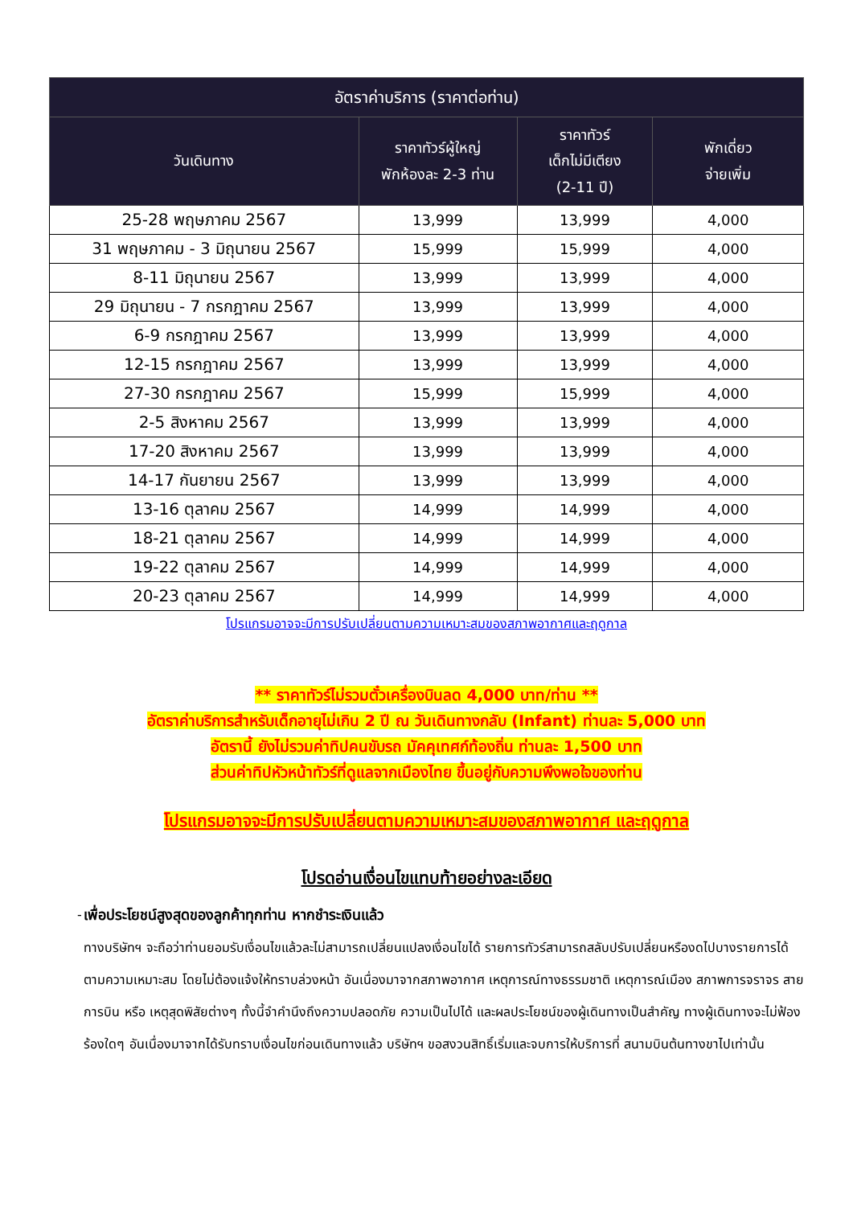| อัตราค่าบริการ (ราคาต่อท่าน) | | | |
| --- | --- | --- | --- |
| วันเดินทาง | ราคาทัวร์ผู้ใหญ่ พักห้องละ 2-3 ท่าน | ราคาทัวร์ เด็กไม่มีเตียง (2-11 ปี) | พักเดี่ยว จ่ายเพิ่ม |
| 25-28 พฤษภาคม 2567 | 13,999 | 13,999 | 4,000 |
| 31 พฤษภาคม - 3 มิถุนายน 2567 | 15,999 | 15,999 | 4,000 |
| 8-11 มิถุนายน 2567 | 13,999 | 13,999 | 4,000 |
| 29 มิถุนายน - 7 กรกฎาคม 2567 | 13,999 | 13,999 | 4,000 |
| 6-9 กรกฎาคม 2567 | 13,999 | 13,999 | 4,000 |
| 12-15 กรกฎาคม 2567 | 13,999 | 13,999 | 4,000 |
| 27-30 กรกฎาคม 2567 | 15,999 | 15,999 | 4,000 |
| 2-5 สิงหาคม 2567 | 13,999 | 13,999 | 4,000 |
| 17-20 สิงหาคม 2567 | 13,999 | 13,999 | 4,000 |
| 14-17 กันยายน 2567 | 13,999 | 13,999 | 4,000 |
| 13-16 ตุลาคม 2567 | 14,999 | 14,999 | 4,000 |
| 18-21 ตุลาคม 2567 | 14,999 | 14,999 | 4,000 |
| 19-22 ตุลาคม 2567 | 14,999 | 14,999 | 4,000 |
| 20-23 ตุลาคม 2567 | 14,999 | 14,999 | 4,000 |
โปรแกรมอาจจะมีการปรับเปลี่ยนตามความเหมาะสมของสภาพอากาศและฤดูกาล
** ราคาทัวร์ไม่รวมตั๋วเครื่องบินลด 4,000 บาท/ท่าน **
อัตราค่าบริการสำหรับเด็กอายุไม่เกิน 2 ปี ณ วันเดินทางกลับ (Infant) ท่านละ 5,000 บาท
อัตรานี้ ยังไม่รวมค่าทิปคนขับรถ มัคคุเทศก์ท้องถิ่น ท่านละ 1,500 บาท
ส่วนค่าทิปหัวหน้าทัวร์ที่ดูแลจากเมืองไทย ขึ้นอยู่กับความพึงพอใจของท่าน
โปรแกรมอาจจะมีการปรับเปลี่ยนตามความเหมาะสมของสภาพอากาศ และฤดูกาล
โปรดอ่านเงื่อนไขแทบท้ายอย่างละเอียด
- เพื่อประโยชน์สูงสุดของลูกค้าทุกท่าน หากชำระเงินแล้ว
ทางบริษัทฯ จะถือว่าท่านยอมรับเงื่อนไขแล้วละไม่สามารถเปลี่ยนแปลงเงื่อนไขได้ รายการทัวร์สามารถสลับปรับเปลี่ยนหรืองดไปบางรายการได้ตามความเหมาะสม โดยไม่ต้องแจ้งให้ทราบล่วงหน้า อันเนื่องมาจากสภาพอากาศ เหตุการณ์ทางธรรมชาติ เหตุการณ์เมือง สภาพการจราจร สายการบิน หรือ เหตุสุดพิสัยต่างๆ ทั้งนี้จำคำนึงถึงความปลอดภัย ความเป็นไปได้ และผลประโยชน์ของผู้เดินทางเป็นสำคัญ ทางผู้เดินทางจะไม่ฟ้องร้องใดๆ อันเนื่องมาจากได้รับทราบเงื่อนไขก่อนเดินทางแล้ว บริษัทฯ ขอสงวนสิทธิ์เริ่มและจบการให้บริการที่ สนามบินต้นทางขาไปเท่านั้น